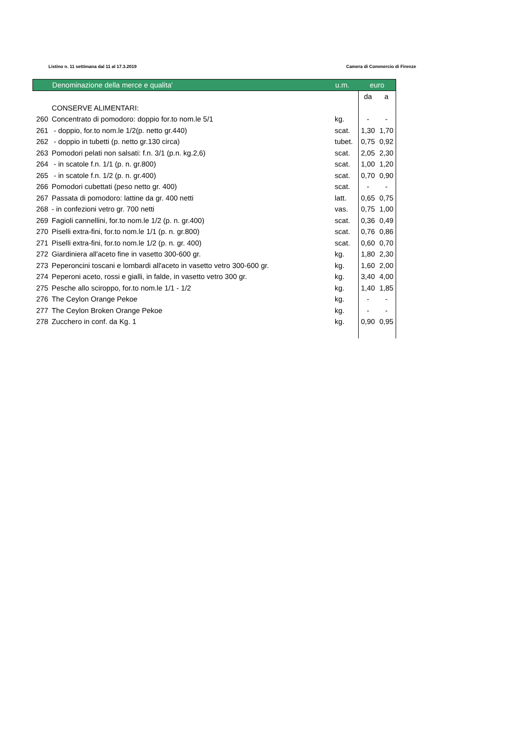Listino n. 11 settimana dal 11 al 17.3.2019 Camera di Commercio di Firenze
| | Denominazione della merce e qualita' | u.m. | euro | |
| --- | --- | --- | --- | --- |
| | | | da | a |
| | CONSERVE ALIMENTARI: | | | |
| 260 | Concentrato di pomodoro: doppio for.to nom.le 5/1 | kg. | - | - |
| 261 | - doppio, for.to nom.le 1/2(p. netto gr.440) | scat. | 1,30 | 1,70 |
| 262 | - doppio in tubetti (p. netto gr.130 circa) | tubet. | 0,75 | 0,92 |
| 263 | Pomodori pelati non salsati: f.n. 3/1 (p.n. kg.2,6) | scat. | 2,05 | 2,30 |
| 264 | - in scatole f.n. 1/1 (p. n. gr.800) | scat. | 1,00 | 1,20 |
| 265 | - in scatole f.n. 1/2 (p. n. gr.400) | scat. | 0,70 | 0,90 |
| 266 | Pomodori cubettati (peso netto gr. 400) | scat. | - | - |
| 267 | Passata di pomodoro: lattine da gr. 400 netti | latt. | 0,65 | 0,75 |
| 268 | - in confezioni vetro gr. 700 netti | vas. | 0,75 | 1,00 |
| 269 | Fagioli cannellini, for.to nom.le 1/2 (p. n. gr.400) | scat. | 0,36 | 0,49 |
| 270 | Piselli extra-fini, for.to nom.le 1/1 (p. n. gr.800) | scat. | 0,76 | 0,86 |
| 271 | Piselli extra-fini, for.to nom.le 1/2 (p. n. gr. 400) | scat. | 0,60 | 0,70 |
| 272 | Giardiniera all'aceto fine in vasetto 300-600 gr. | kg. | 1,80 | 2,30 |
| 273 | Peperoncini toscani e lombardi all'aceto in vasetto vetro 300-600 gr. | kg. | 1,60 | 2,00 |
| 274 | Peperoni aceto, rossi e gialli, in falde, in vasetto vetro 300 gr. | kg. | 3,40 | 4,00 |
| 275 | Pesche allo sciroppo, for.to nom.le 1/1 - 1/2 | kg. | 1,40 | 1,85 |
| 276 | The Ceylon Orange Pekoe | kg. | - | - |
| 277 | The Ceylon Broken Orange Pekoe | kg. | - | - |
| 278 | Zucchero in conf. da Kg. 1 | kg. | 0,90 | 0,95 |